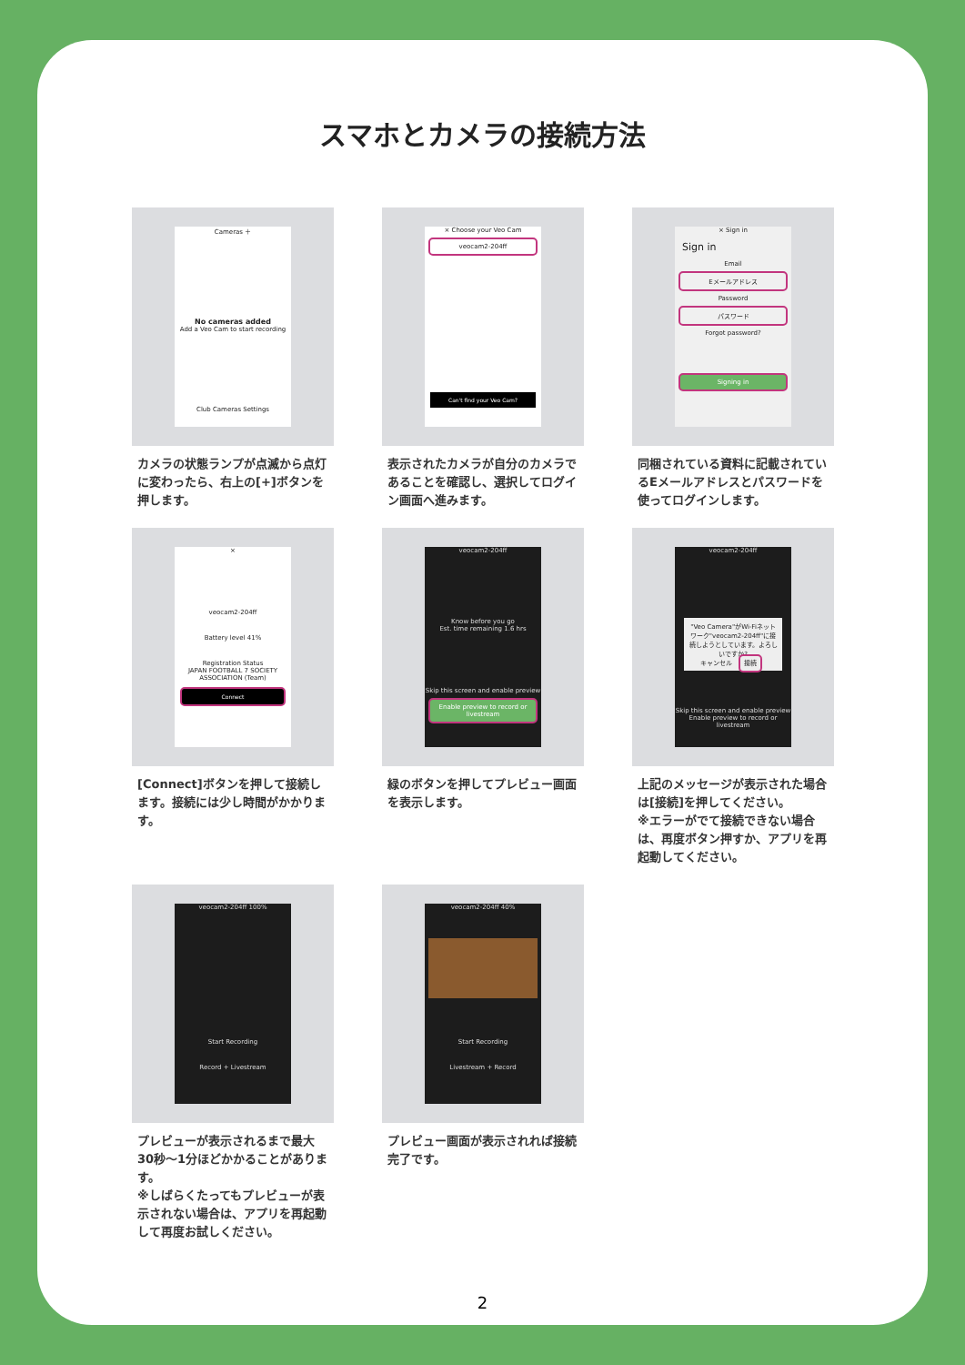スマホとカメラの接続方法
Cameras ＋
No cameras added
Add a Veo Cam to start recording
Club Cameras Settings
カメラの状態ランプが点滅から点灯に変わったら、右上の[+]ボタンを押します。
× Choose your Veo Cam
veocam2-204ff
Can't find your Veo Cam?
表示されたカメラが自分のカメラであることを確認し、選択してログイン画面へ進みます。
× Sign in
Sign in
Email
Eメールアドレス
Password
パスワード
Forgot password?
Signing in
同梱されている資料に記載されているEメールアドレスとパスワードを使ってログインします。
×
veocam2-204ff
Battery level 41%
Registration Status
JAPAN FOOTBALL 7 SOCIETY ASSOCIATION (Team)
Connect
[Connect]ボタンを押して接続します。接続には少し時間がかかります。
veocam2-204ff
Know before you go
Est. time remaining 1.6 hrs
Skip this screen and enable preview
Enable preview to record or livestream
緑のボタンを押してプレビュー画面を表示します。
veocam2-204ff
"Veo Camera"がWi-Fiネットワーク"veocam2-204ff"に接続しようとしています。よろしいですか?
キャンセル 接続
Skip this screen and enable preview
Enable preview to record or livestream
上記のメッセージが表示された場合は[接続]を押してください。
※エラーがでて接続できない場合は、再度ボタン押すか、アプリを再起動してください。
veocam2-204ff 100%
Start Recording
Record + Livestream
プレビューが表示されるまで最大30秒〜1分ほどかかることがあります。
※しばらくたってもプレビューが表示されない場合は、アプリを再起動して再度お試しください。
veocam2-204ff 40%
Start Recording
Livestream + Record
プレビュー画面が表示されれば接続完了です。
2